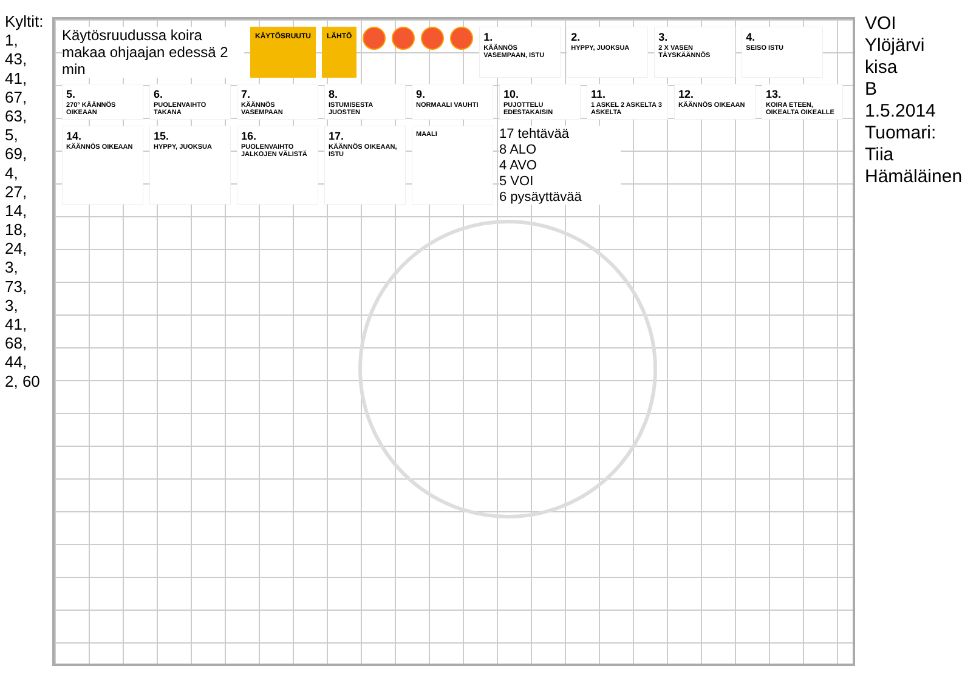Kyltit: 1, 43, 41, 67, 63, 5, 69, 4, 27, 14, 18, 24, 3, 73, 3, 41, 68, 44, 2, 60
Käytösruudussa koira makaa ohjaajan edessä 2 min
KÄYTÖSRUUTU LÄHTÖ
1.
KÄÄNNÖS VASEMPAAN, ISTU
2.
HYPPY, JUOKSUA
3.
2 X VASEN TÄYSKÄÄNNÖS
4.
SEISO ISTU
5.
270° KÄÄNNÖS OIKEAAN
6.
PUOLENVAIHTO TAKANA
7.
KÄÄNNÖS VASEMPAAN
8.
ISTUMISESTA JUOSTEN
9.
NORMAALI VAUHTI
10.
PUJOTTELU EDESTAKAISIN
11.
1 ASKEL 2 ASKELTA 3 ASKELTA
12.
KÄÄNNÖS OIKEAAN
13.
KOIRA ETEEN, OIKEALTA OIKEALLE
14.
KÄÄNNÖS OIKEAAN
15.
HYPPY, JUOKSUA
16.
PUOLENVAIHTO JALKOJEN VÄLISTÄ
17.
KÄÄNNÖS OIKEAAN, ISTU
MAALI
17 tehtävää
8 ALO
4 AVO
5 VOI
6 pysäyttävää
VOI Ylöjärvi kisa B 1.5.2014 Tuomari: Tiia Hämäläinen